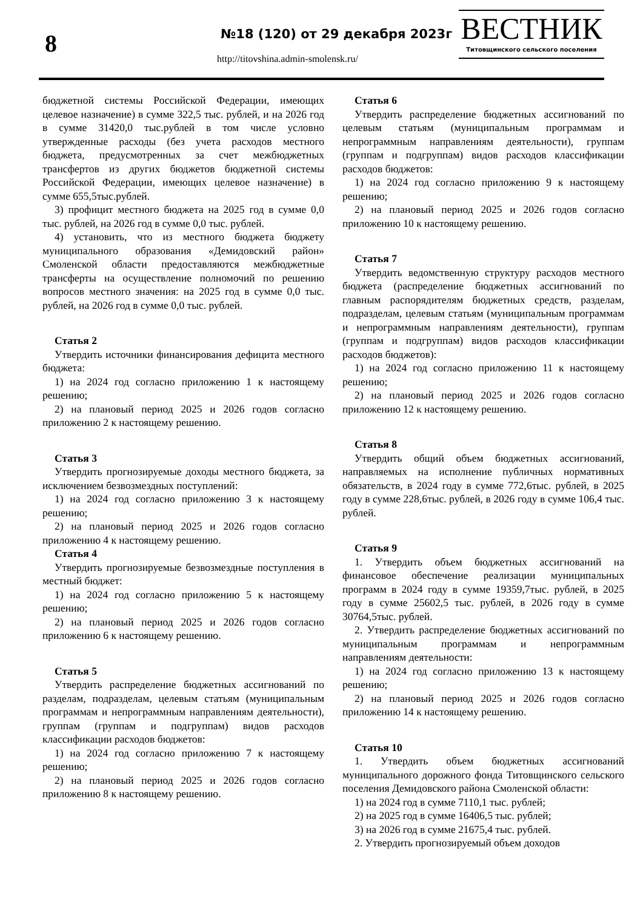8 №18 (120) от 29 декабря 2023г
http://titovshina.admin-smolensk.ru/
ВЕСТНИК
Титовщинского сельского поселения
бюджетной системы Российской Федерации, имеющих целевое назначение) в сумме 322,5 тыс. рублей, и на 2026 год в сумме 31420,0 тыс.рублей в том числе условно утвержденные расходы (без учета расходов местного бюджета, предусмотренных за счет межбюджетных трансфертов из других бюджетов бюджетной системы Российской Федерации, имеющих целевое назначение) в сумме 655,5тыс.рублей.
3) профицит местного бюджета на 2025 год в сумме 0,0 тыс. рублей, на 2026 год в сумме 0,0 тыс. рублей.
4) установить, что из местного бюджета бюджету муниципального образования «Демидовский район» Смоленской области предоставляются межбюджетные трансферты на осуществление полномочий по решению вопросов местного значения: на 2025 год в сумме 0,0 тыс. рублей, на 2026 год в сумме 0,0 тыс. рублей.
Статья 2
Утвердить источники финансирования дефицита местного бюджета:
1) на 2024 год согласно приложению 1 к настоящему решению;
2) на плановый период 2025 и 2026 годов согласно приложению 2 к настоящему решению.
Статья 3
Утвердить прогнозируемые доходы местного бюджета, за исключением безвозмездных поступлений:
1) на 2024 год согласно приложению 3 к настоящему решению;
2) на плановый период 2025 и 2026 годов согласно приложению 4 к настоящему решению.
Статья 4
Утвердить прогнозируемые безвозмездные поступления в местный бюджет:
1) на 2024 год согласно приложению 5 к настоящему решению;
2) на плановый период 2025 и 2026 годов согласно приложению 6 к настоящему решению.
Статья 5
Утвердить распределение бюджетных ассигнований по разделам, подразделам, целевым статьям (муниципальным программам и непрограммным направлениям деятельности), группам (группам и подгруппам) видов расходов классификации расходов бюджетов:
1) на 2024 год согласно приложению 7 к настоящему решению;
2) на плановый период 2025 и 2026 годов согласно приложению 8 к настоящему решению.
Статья 6
Утвердить распределение бюджетных ассигнований по целевым статьям (муниципальным программам и непрограммным направлениям деятельности), группам (группам и подгруппам) видов расходов классификации расходов бюджетов:
1) на 2024 год согласно приложению 9 к настоящему решению;
2) на плановый период 2025 и 2026 годов согласно приложению 10 к настоящему решению.
Статья 7
Утвердить ведомственную структуру расходов местного бюджета (распределение бюджетных ассигнований по главным распорядителям бюджетных средств, разделам, подразделам, целевым статьям (муниципальным программам и непрограммным направлениям деятельности), группам (группам и подгруппам) видов расходов классификации расходов бюджетов):
1) на 2024 год согласно приложению 11 к настоящему решению;
2) на плановый период 2025 и 2026 годов согласно приложению 12 к настоящему решению.
Статья 8
Утвердить общий объем бюджетных ассигнований, направляемых на исполнение публичных нормативных обязательств, в 2024 году в сумме 772,6тыс. рублей, в 2025 году в сумме 228,6тыс. рублей, в 2026 году в сумме 106,4 тыс. рублей.
Статья 9
1. Утвердить объем бюджетных ассигнований на финансовое обеспечение реализации муниципальных программ в 2024 году в сумме 19359,7тыс. рублей, в 2025 году в сумме 25602,5 тыс. рублей, в 2026 году в сумме 30764,5тыс. рублей.
2. Утвердить распределение бюджетных ассигнований по муниципальным программам и непрограммным направлениям деятельности:
1) на 2024 год согласно приложению 13 к настоящему решению;
2) на плановый период 2025 и 2026 годов согласно приложению 14 к настоящему решению.
Статья 10
1. Утвердить объем бюджетных ассигнований муниципального дорожного фонда Титовщинского сельского поселения Демидовского района Смоленской области:
1) на 2024 год в сумме 7110,1 тыс. рублей;
2) на 2025 год в сумме 16406,5 тыс. рублей;
3) на 2026 год в сумме 21675,4 тыс. рублей.
2. Утвердить прогнозируемый объем доходов